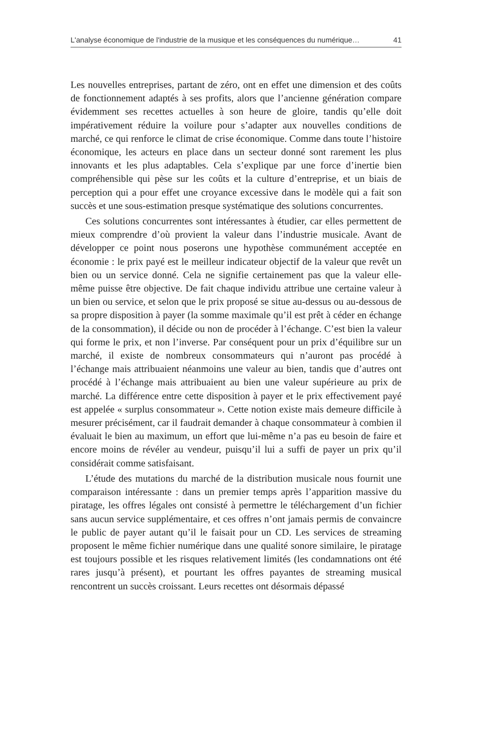L'analyse économique de l'industrie de la musique et les conséquences du numérique… 41
Les nouvelles entreprises, partant de zéro, ont en effet une dimension et des coûts de fonctionnement adaptés à ses profits, alors que l’ancienne génération compare évidemment ses recettes actuelles à son heure de gloire, tandis qu’elle doit impérativement réduire la voilure pour s’adapter aux nouvelles conditions de marché, ce qui renforce le climat de crise économique. Comme dans toute l’histoire économique, les acteurs en place dans un secteur donné sont rarement les plus innovants et les plus adaptables. Cela s’explique par une force d’inertie bien compréhensible qui pèse sur les coûts et la culture d’entreprise, et un biais de perception qui a pour effet une croyance excessive dans le modèle qui a fait son succès et une sous-estimation presque systématique des solutions concurrentes.
Ces solutions concurrentes sont intéressantes à étudier, car elles permettent de mieux comprendre d’où provient la valeur dans l’industrie musicale. Avant de développer ce point nous poserons une hypothèse communément acceptée en économie : le prix payé est le meilleur indicateur objectif de la valeur que revêt un bien ou un service donné. Cela ne signifie certainement pas que la valeur elle-même puisse être objective. De fait chaque individu attribue une certaine valeur à un bien ou service, et selon que le prix proposé se situe au-dessus ou au-dessous de sa propre disposition à payer (la somme maximale qu’il est prêt à céder en échange de la consommation), il décide ou non de procéder à l’échange. C’est bien la valeur qui forme le prix, et non l’inverse. Par conséquent pour un prix d’équilibre sur un marché, il existe de nombreux consommateurs qui n’auront pas procédé à l’échange mais attribuaient néanmoins une valeur au bien, tandis que d’autres ont procédé à l’échange mais attribuaient au bien une valeur supérieure au prix de marché. La différence entre cette disposition à payer et le prix effectivement payé est appelée « surplus consommateur ». Cette notion existe mais demeure difficile à mesurer précisément, car il faudrait demander à chaque consommateur à combien il évaluait le bien au maximum, un effort que lui-même n’a pas eu besoin de faire et encore moins de révéler au vendeur, puisqu’il lui a suffi de payer un prix qu’il considérait comme satisfaisant.
L’étude des mutations du marché de la distribution musicale nous fournit une comparaison intéressante : dans un premier temps après l’apparition massive du piratage, les offres légales ont consisté à permettre le téléchargement d’un fichier sans aucun service supplémentaire, et ces offres n’ont jamais permis de convaincre le public de payer autant qu’il le faisait pour un CD. Les services de streaming proposent le même fichier numérique dans une qualité sonore similaire, le piratage est toujours possible et les risques relativement limités (les condamnations ont été rares jusqu’à présent), et pourtant les offres payantes de streaming musical rencontrent un succès croissant. Leurs recettes ont désormais dépassé